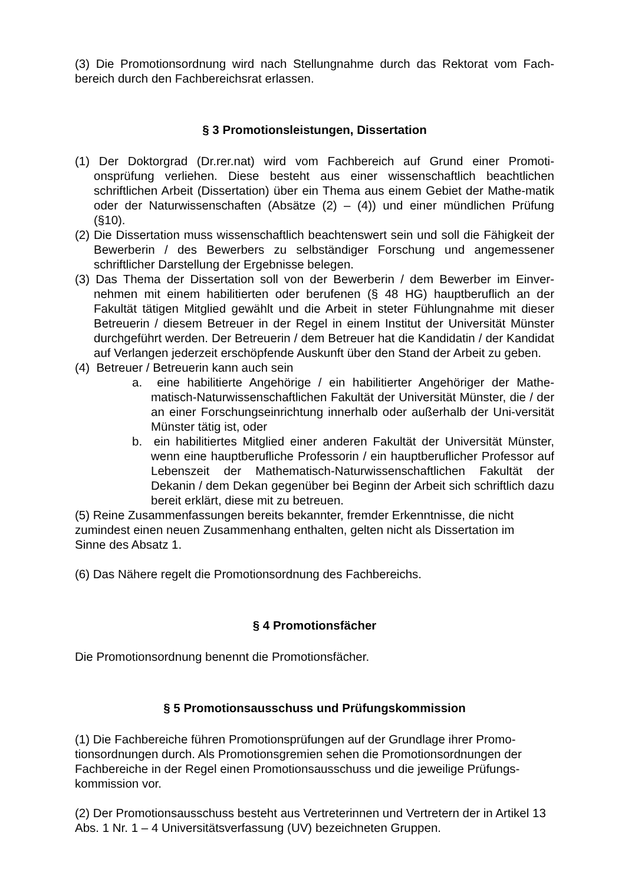(3) Die Promotionsordnung wird nach Stellungnahme durch das Rektorat vom Fach-bereich durch den Fachbereichsrat erlassen.
§ 3 Promotionsleistungen, Dissertation
(1) Der Doktorgrad (Dr.rer.nat) wird vom Fachbereich auf Grund einer Promoti-onsprüfung verliehen. Diese besteht aus einer wissenschaftlich beachtlichen schriftlichen Arbeit (Dissertation) über ein Thema aus einem Gebiet der Mathe-matik oder der Naturwissenschaften (Absätze (2) – (4)) und einer mündlichen Prüfung (§10).
(2) Die Dissertation muss wissenschaftlich beachtenswert sein und soll die Fähigkeit der Bewerberin / des Bewerbers zu selbständiger Forschung und angemessener schriftlicher Darstellung der Ergebnisse belegen.
(3) Das Thema der Dissertation soll von der Bewerberin / dem Bewerber im Einver-nehmen mit einem habilitierten oder berufenen (§ 48 HG) hauptberuflich an der Fakultät tätigen Mitglied gewählt und die Arbeit in steter Fühlungnahme mit dieser Betreuerin / diesem Betreuer in der Regel in einem Institut der Universität Münster durchgeführt werden. Der Betreuerin / dem Betreuer hat die Kandidatin / der Kandidat auf Verlangen jederzeit erschöpfende Auskunft über den Stand der Arbeit zu geben.
(4) Betreuer / Betreuerin kann auch sein
a. eine habilitierte Angehörige / ein habilitierter Angehöriger der Mathe-matisch-Naturwissenschaftlichen Fakultät der Universität Münster, die / der an einer Forschungseinrichtung innerhalb oder außerhalb der Uni-versität Münster tätig ist, oder
b. ein habilitiertes Mitglied einer anderen Fakultät der Universität Münster, wenn eine hauptberufliche Professorin / ein hauptberuflicher Professor auf Lebenszeit der Mathematisch-Naturwissenschaftlichen Fakultät der Dekanin / dem Dekan gegenüber bei Beginn der Arbeit sich schriftlich dazu bereit erklärt, diese mit zu betreuen.
(5) Reine Zusammenfassungen bereits bekannter, fremder Erkenntnisse, die nicht zumindest einen neuen Zusammenhang enthalten, gelten nicht als Dissertation im Sinne des Absatz 1.
(6) Das Nähere regelt die Promotionsordnung des Fachbereichs.
§ 4 Promotionsfächer
Die Promotionsordnung benennt die Promotionsfächer.
§ 5 Promotionsausschuss und Prüfungskommission
(1) Die Fachbereiche führen Promotionsprüfungen auf der Grundlage ihrer Promo-tionsordnungen durch. Als Promotionsgremien sehen die Promotionsordnungen der Fachbereiche in der Regel einen Promotionsausschuss und die jeweilige Prüfungs-kommission vor.
(2) Der Promotionsausschuss besteht aus Vertreterinnen und Vertretern der in Artikel 13 Abs. 1 Nr. 1 – 4 Universitätsverfassung (UV) bezeichneten Gruppen.